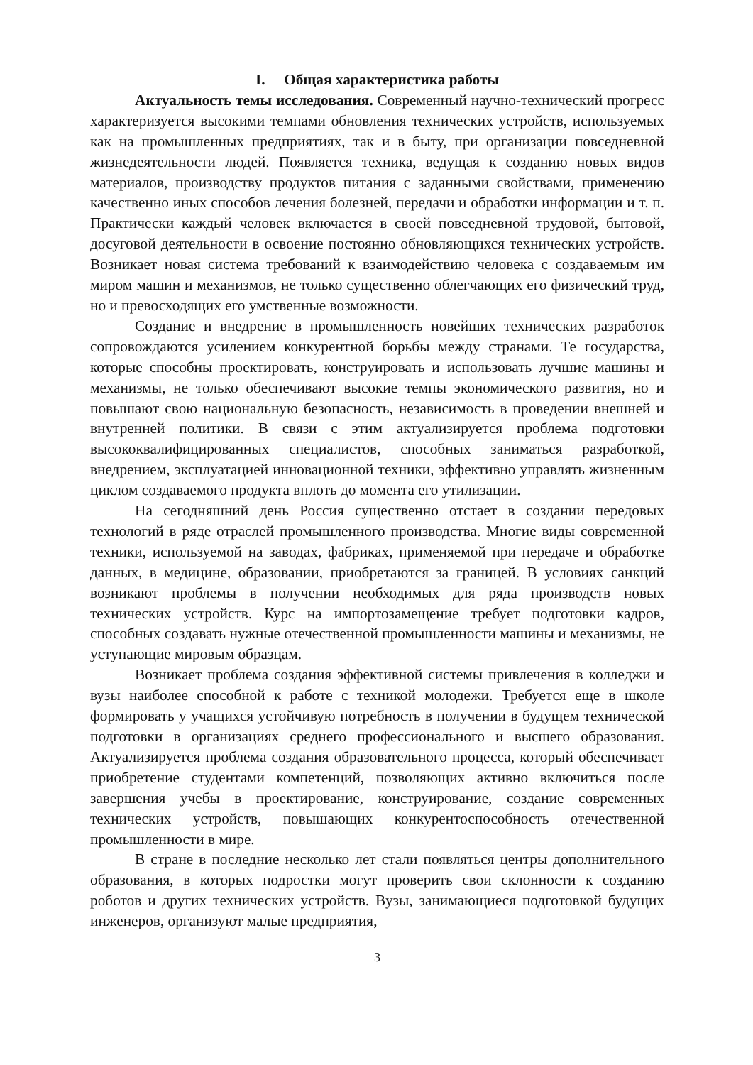I. Общая характеристика работы
Актуальность темы исследования. Современный научно-технический прогресс характеризуется высокими темпами обновления технических устройств, используемых как на промышленных предприятиях, так и в быту, при организации повседневной жизнедеятельности людей. Появляется техника, ведущая к созданию новых видов материалов, производству продуктов питания с заданными свойствами, применению качественно иных способов лечения болезней, передачи и обработки информации и т. п. Практически каждый человек включается в своей повседневной трудовой, бытовой, досуговой деятельности в освоение постоянно обновляющихся технических устройств. Возникает новая система требований к взаимодействию человека с создаваемым им миром машин и механизмов, не только существенно облегчающих его физический труд, но и превосходящих его умственные возможности.
Создание и внедрение в промышленность новейших технических разработок сопровождаются усилением конкурентной борьбы между странами. Те государства, которые способны проектировать, конструировать и использовать лучшие машины и механизмы, не только обеспечивают высокие темпы экономического развития, но и повышают свою национальную безопасность, независимость в проведении внешней и внутренней политики. В связи с этим актуализируется проблема подготовки высококвалифицированных специалистов, способных заниматься разработкой, внедрением, эксплуатацией инновационной техники, эффективно управлять жизненным циклом создаваемого продукта вплоть до момента его утилизации.
На сегодняшний день Россия существенно отстает в создании передовых технологий в ряде отраслей промышленного производства. Многие виды современной техники, используемой на заводах, фабриках, применяемой при передаче и обработке данных, в медицине, образовании, приобретаются за границей. В условиях санкций возникают проблемы в получении необходимых для ряда производств новых технических устройств. Курс на импортозамещение требует подготовки кадров, способных создавать нужные отечественной промышленности машины и механизмы, не уступающие мировым образцам.
Возникает проблема создания эффективной системы привлечения в колледжи и вузы наиболее способной к работе с техникой молодежи. Требуется еще в школе формировать у учащихся устойчивую потребность в получении в будущем технической подготовки в организациях среднего профессионального и высшего образования. Актуализируется проблема создания образовательного процесса, который обеспечивает приобретение студентами компетенций, позволяющих активно включиться после завершения учебы в проектирование, конструирование, создание современных технических устройств, повышающих конкурентоспособность отечественной промышленности в мире.
В стране в последние несколько лет стали появляться центры дополнительного образования, в которых подростки могут проверить свои склонности к созданию роботов и других технических устройств. Вузы, занимающиеся подготовкой будущих инженеров, организуют малые предприятия,
3